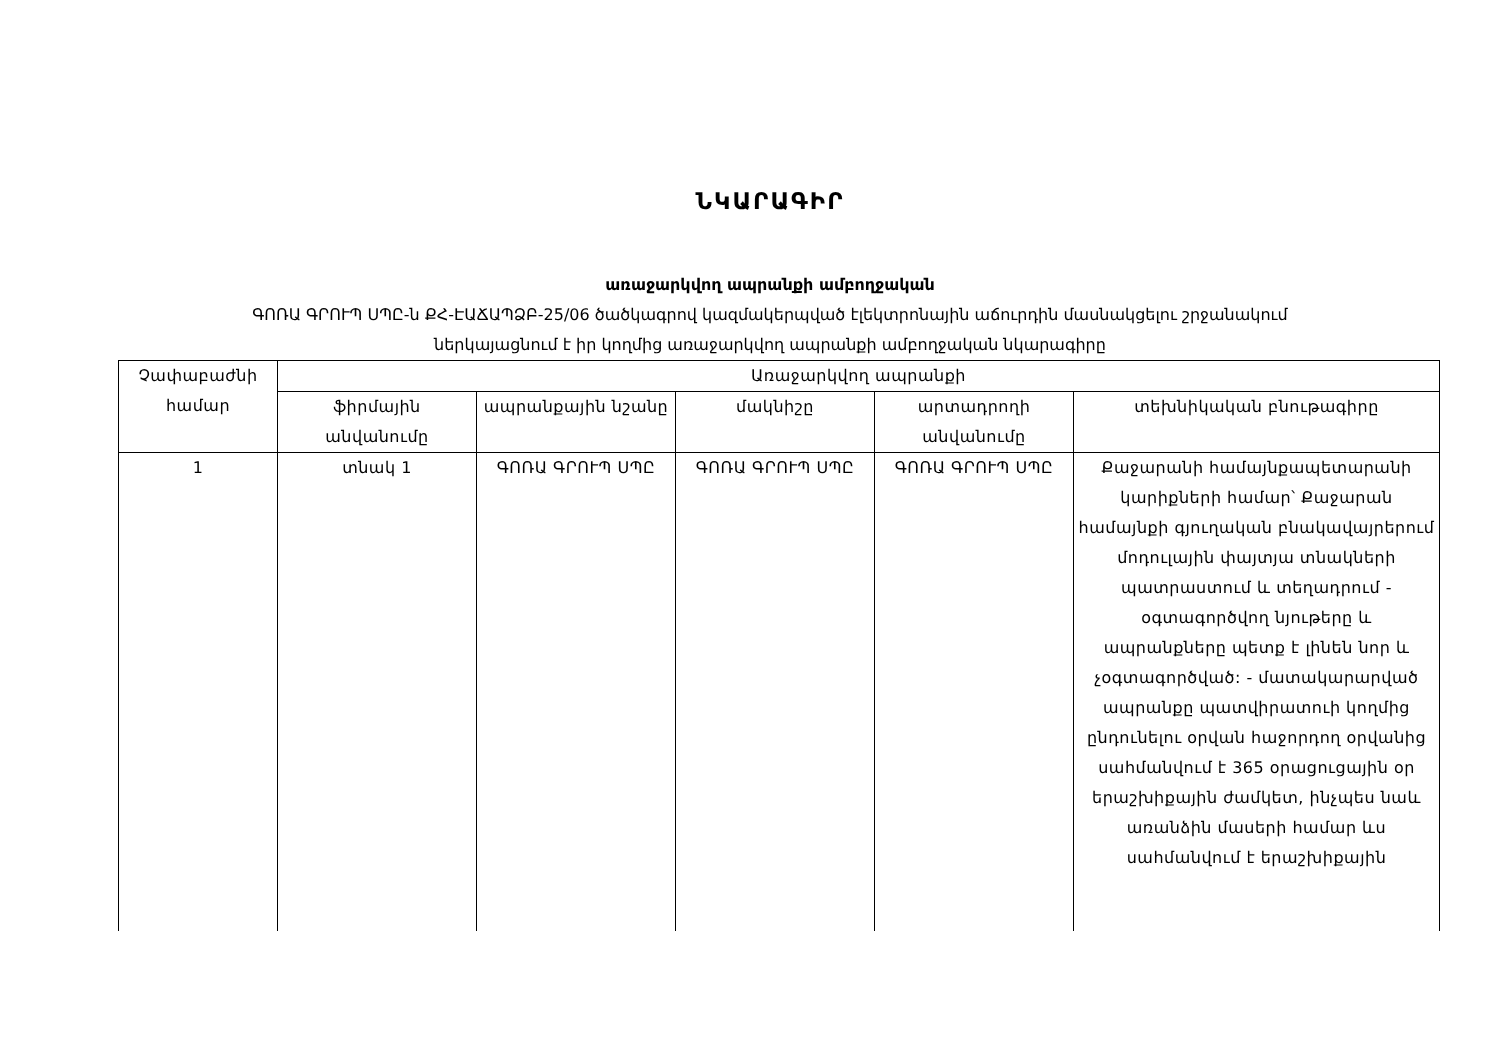ՆԿԱՐԱԳԻՐ
առաջարկվող ապրանքի ամբողջական
ԳՈՌԱ ԳՐՈՒՊ ՍՊԸ-ն ՔՀ-ԷԱՃԱՊՁԲ-25/06 ծածկագրով կազմակերպված էլեկտրոնային աճուրդին մասնակցելու շրջանակում
ներկայացնում է իր կողմից առաջարկվող ապրանքի ամբողջական նկարագիրը
| Չափաբաժնի համար | Առաջարկվող ապրանքի | | | | |
| --- | --- | --- | --- | --- | --- |
| | ֆիրմային անվանումը | ապրանքային նշանը | մակնիշը | արտադրողի անվանումը | տեխնիկական բնութագիրը |
| 1 | տնակ 1 | ԳՈՌԱ ԳՐՈՒՊ ՍՊԸ | ԳՈՌԱ ԳՐՈՒՊ ՍՊԸ | ԳՈՌԱ ԳՐՈՒՊ ՍՊԸ | Քաջարանի համայնքապետարանի կարիքների համար՝ Քաջարան համայնքի գյուղական բնակավայրերում մոդուլային փայտյա տնակների պատրաստում և տեղադրում - օգտագործվող նյութերը և ապրանքները պետք է լինեն նոր և չօգտագործված: - մատակարարված ապրանքը պատվիրատուի կողմից ընդունելու օրվան հաջորդող օրվանից սահմանվում է 365 օրացուցային օր երաշխիքային ժամկետ, ինչպես նաև առանձին մասերի համար ևս սահմանվում է երաշխիքային |